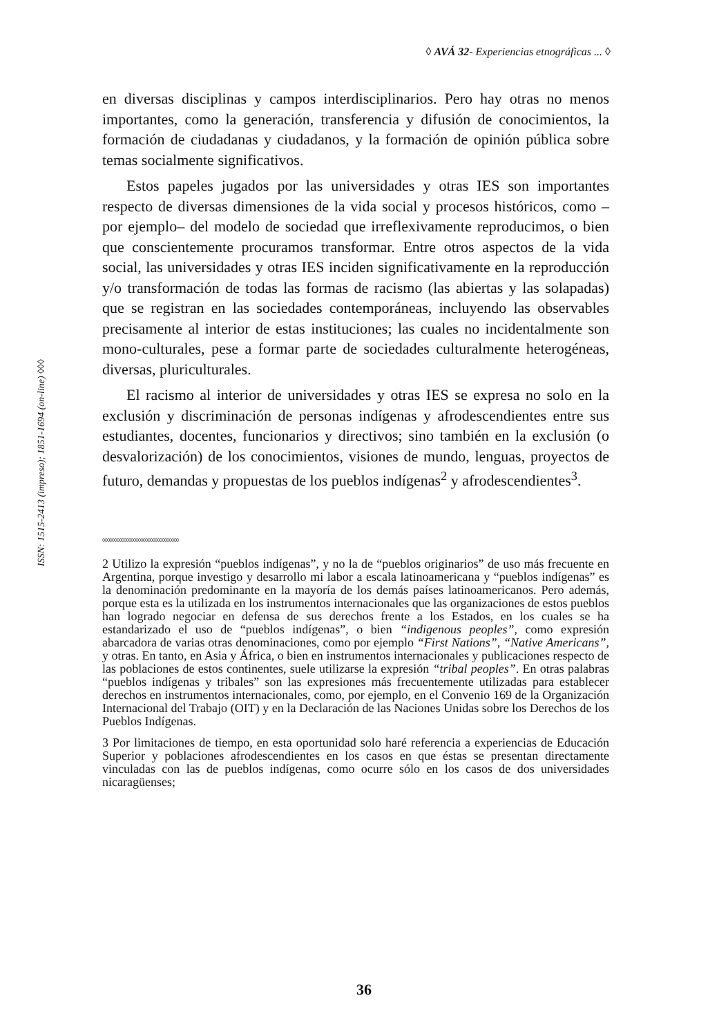◊ AVÁ 32- Experiencias etnográficas ... ◊
ISSN: 1515-2413 (impreso); 1851-1694 (on-line) ◊◊◊
en diversas disciplinas y campos interdisciplinarios. Pero hay otras no menos importantes, como la generación, transferencia y difusión de conocimientos, la formación de ciudadanas y ciudadanos, y la formación de opinión pública sobre temas socialmente significativos.
Estos papeles jugados por las universidades y otras IES son importantes respecto de diversas dimensiones de la vida social y procesos históricos, como –por ejemplo– del modelo de sociedad que irreflexivamente reproducimos, o bien que conscientemente procuramos transformar. Entre otros aspectos de la vida social, las universidades y otras IES inciden significativamente en la reproducción y/o transformación de todas las formas de racismo (las abiertas y las solapadas) que se registran en las sociedades contemporáneas, incluyendo las observables precisamente al interior de estas instituciones; las cuales no incidentalmente son mono-culturales, pese a formar parte de sociedades culturalmente heterogéneas, diversas, pluriculturales.
El racismo al interior de universidades y otras IES se expresa no solo en la exclusión y discriminación de personas indígenas y afrodescendientes entre sus estudiantes, docentes, funcionarios y directivos; sino también en la exclusión (o desvalorización) de los conocimientos, visiones de mundo, lenguas, proyectos de futuro, demandas y propuestas de los pueblos indígenas<sup>2</sup> y afrodescendientes<sup>3</sup>.
◊◊◊◊◊◊◊◊◊◊◊◊◊◊◊◊◊◊◊◊◊◊◊◊◊◊◊◊◊◊◊◊
2 Utilizo la expresión “pueblos indígenas”, y no la de “pueblos originarios” de uso más frecuente en Argentina, porque investigo y desarrollo mi labor a escala latinoamericana y “pueblos indígenas” es la denominación predominante en la mayoría de los demás países latinoamericanos. Pero además, porque esta es la utilizada en los instrumentos internacionales que las organizaciones de estos pueblos han logrado negociar en defensa de sus derechos frente a los Estados, en los cuales se ha estandarizado el uso de “pueblos indígenas”, o bien “indigenous peoples”, como expresión abarcadora de varias otras denominaciones, como por ejemplo “First Nations”, “Native Americans”, y otras. En tanto, en Asia y África, o bien en instrumentos internacionales y publicaciones respecto de las poblaciones de estos continentes, suele utilizarse la expresión “tribal peoples”. En otras palabras “pueblos indígenas y tribales” son las expresiones más frecuentemente utilizadas para establecer derechos en instrumentos internacionales, como, por ejemplo, en el Convenio 169 de la Organización Internacional del Trabajo (OIT) y en la Declaración de las Naciones Unidas sobre los Derechos de los Pueblos Indígenas.
3 Por limitaciones de tiempo, en esta oportunidad solo haré referencia a experiencias de Educación Superior y poblaciones afrodescendientes en los casos en que éstas se presentan directamente vinculadas con las de pueblos indígenas, como ocurre sólo en los casos de dos universidades nicaragüenses;
36